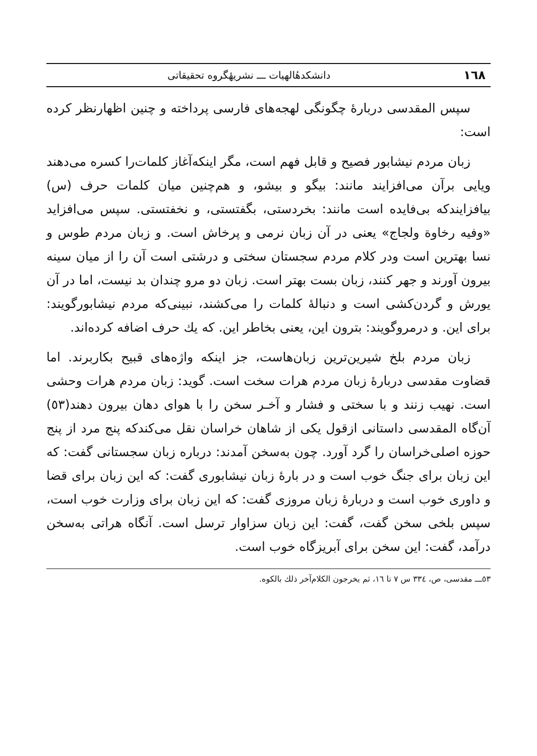١٦٨ دانشکدهٔالهیات ـــ نشریهٔگروه تحقیقاتی
سپس المقدسی دربارهٔ چگونگی لهجه‌های فارسی پرداخته و چنین اظهارنظر کرده است:
زبان مردم نیشابور فصیح و قابل فهم است، مگر اینکه‌آغاز کلمات‌را کسره می‌دهند ویایی برآن می‌افزایند مانند: بیگو و بیشو، و هم‌چنین میان کلمات حرف (س) بیافزایندکه بی‌فایده است مانند: بخردستی، بگفتستی، و نخفتستی. سپس می‌افزاید «وفیه رخاوة ولجاج» یعنی در آن زبان نرمی و پرخاش است. و زبان مردم طوس و نسا بهترین است ودر کلام مردم سجستان سختی و درشتی است آن را از میان سینه بیرون آورند و جهر کنند، زبان بست بهتر است. زبان دو مرو چندان بد نیست، اما در آن یورش و گردن‌کشی است و دنبالهٔ کلمات را می‌کشند، نبینی‌که مردم نیشابورگویند: برای این. و درمروگویند: بترون این، یعنی بخاطر این. که یك حرف اضافه کرده‌اند.
زبان مردم بلخ شیرین‌ترین زبان‌هاست، جز اینکه واژه‌های قبیح بکاربرند. اما قضاوت مقدسی دربارهٔ زبان مردم هرات سخت است. گوید: زبان مردم هرات وحشی است. نهیب زنند و با سختی و فشار و آخـر سخن را با هوای دهان بیرون دهند(٥٣) آن‌گاه المقدسی داستانی ازقول یکی از شاهان خراسان نقل می‌کندکه پنج مرد از پنج حوزه اصلی‌خراسان را گرد آورد. چون به‌سخن آمدند: درباره زبان سجستانی گفت: که این زبان برای جنگ خوب است و در بارهٔ زبان نیشابوری گفت: که این زبان برای قضا و داوری خوب است و دربارهٔ زبان مروزی گفت: که این زبان برای وزارت خوب است، سپس بلخی سخن گفت، گفت: این زبان سزاوار ترسل است. آنگاه هراتی به‌سخن درآمد، گفت: این سخن برای آبریزگاه خوب است.
٥٣ـــ مقدسی، ص، ٣٣٤ س ٧ تا ١٦، ثم یخرجون الکلام‌آخر ذلك بالکوه.